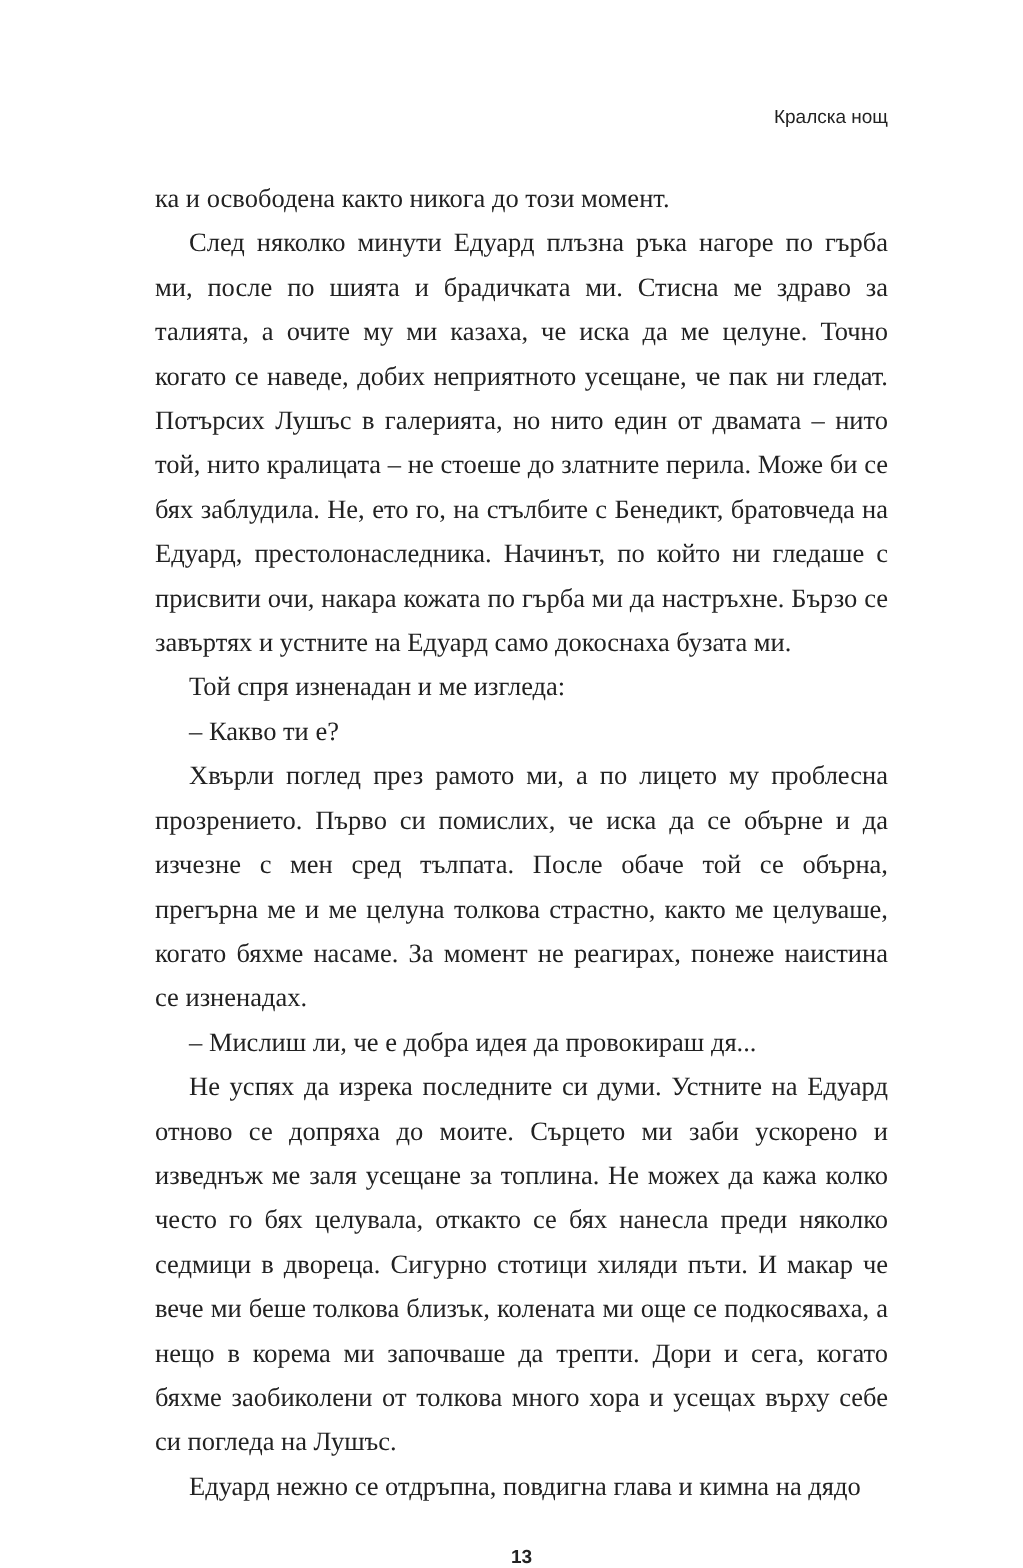Кралска нощ
ка и освободена както никога до този момент.
След няколко минути Едуард плъзна ръка нагоре по гърба ми, после по шията и брадичката ми. Стисна ме здраво за талията, а очите му ми казаха, че иска да ме целуне. Точно когато се наведе, добих неприятното усещане, че пак ни гледат. Потърсих Лушъс в галерията, но нито един от двамата – нито той, нито кралицата – не стоеше до златните перила. Може би се бях заблудила. Не, ето го, на стълбите с Бенедикт, братовчеда на Едуард, престолонаследника. Начинът, по който ни гледаше с присвити очи, накара кожата по гърба ми да настръхне. Бързо се завъртях и устните на Едуард само докоснаха бузата ми.
Той спря изненадан и ме изгледа:
– Какво ти е?
Хвърли поглед през рамото ми, а по лицето му проблесна прозрението. Първо си помислих, че иска да се обърне и да изчезне с мен сред тълпата. После обаче той се обърна, прегърна ме и ме целуна толкова страстно, както ме целуваше, когато бяхме насаме. За момент не реагирах, понеже наистина се изненадах.
– Мислиш ли, че е добра идея да провокираш дя...
Не успях да изрека последните си думи. Устните на Едуард отново се допряха до моите. Сърцето ми заби ускорено и изведнъж ме заля усещане за топлина. Не можех да кажа колко често го бях целувала, откакто се бях нанесла преди няколко седмици в двореца. Сигурно стотици хиляди пъти. И макар че вече ми беше толкова близък, колената ми още се подкосяваха, а нещо в корема ми започваше да трепти. Дори и сега, когато бяхме заобиколени от толкова много хора и усещах върху себе си погледа на Лушъс.
Едуард нежно се отдръпна, повдигна глава и кимна на дядо
13